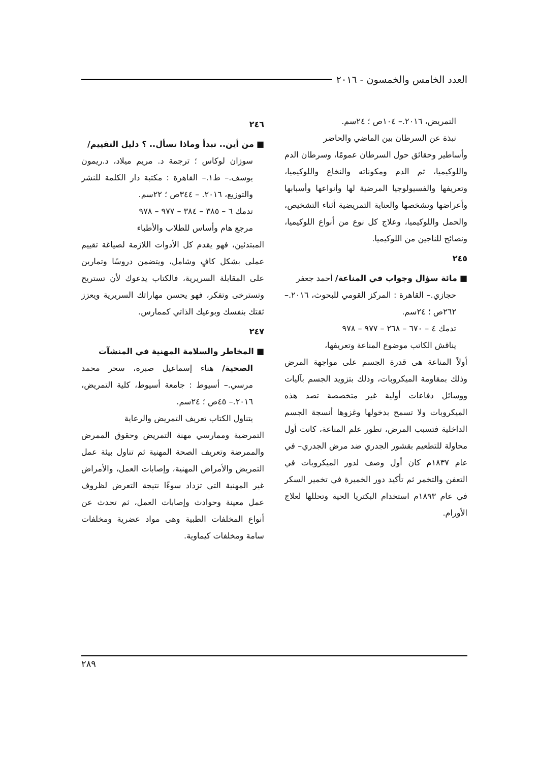العدد الخامس والخمسون - ٢٠١٦
التمريض، ٢٠١٦.– ١٠٤ص ؛ ٢٤سم.
نبذة عن السرطان بين الماضي والحاضر
وأساطير وحقائق حول السرطان عمومًا، وسرطان الدم واللوكيميا، ثم الدم ومكوناته والنخاع واللوكيميا، وتعريفها والفسيولوجيا المرضية لها وأنواعها وأسبابها وأعراضها وتشخصها والعناية التمريضية أثناء التشخيص، والحمل واللوكيميا، وعلاج كل نوع من أنواع اللوكيميا، ونصائح للناجين من اللوكيميا.
٢٤٥
■ مائة سؤال وجواب في المناعة/ أحمد جعفر
حجازي.– القاهرة : المركز القومي للبحوث، ٢٠١٦.– ٢٦٢ص ؛ ٢٤سم.
تدمك ٤ – ٦٧٠ – ٢٦٨ – ٩٧٧ – ٩٧٨
يناقش الكاتب موضوع المناعة وتعريفها،
أولاً المناعة هى قدرة الجسم على مواجهة المرض وذلك بمقاومة الميكروبات، وذلك بتزويد الجسم بآليات ووسائل دفاعات أولية غير متخصصة تصد هذه الميكروبات ولا تسمح بدخولها وغزوها أنسجة الجسم الداخلية فتسبب المرض، تطور علم المناعة، كانت أول محاولة للتطعيم بقشور الجدري ضد مرض الجدري– في عام ١٨٣٧م كان أول وصف لدور الميكروبات في التعفن والتخمر ثم تأكيد دور الخميرة في تخمير السكر في عام ١٨٩٣م استخدام البكتريا الحية وتحللها لعلاج الأورام.
٢٤٦
■ من أين.. تبدأ وماذا تسأل.. ؟ دليل التقييم/
سوزان لوكاس ؛ ترجمة د. مريم ميلاد، د.ريمون يوسف.– ط١.– القاهرة : مكتبة دار الكلمة للنشر والتوزيع، ٢٠١٦. – ٣٤٤ص ؛ ٢٢سم.
تدمك ٦ – ٣٨٥ – ٣٨٤ – ٩٧٧ – ٩٧٨
مرجع هام وأساس للطلاب والأطباء
المبتدئين، فهو يقدم كل الأدوات اللازمة لصياغة تقييم عملى بشكل كافٍ وشامل، ويتضمن دروسًا وتمارين على المقابلة السريرية، فالكتاب يدعوك لأن تستريح وتسترخى وتفكر، فهو يحسن مهاراتك السريرية ويعزز ثقتك بنفسك وبوعيك الذاتي كممارس.
٢٤٧
■ المخاطر والسلامة المهنية في المنشآت
الصحية/ هناء إسماعيل صبره، سحر محمد مرسي.– أسيوط : جامعة أسيوط، كلية التمريض، ٢٠١٦.– ٤٥ص ؛ ٢٤سم.
يتناول الكتاب تعريف التمريض والرعاية
التمرضية وممارسي مهنة التمريض وحقوق الممرض والممرضة وتعريف الصحة المهنية ثم تناول بيئة عمل التمريض والأمراض المهنية، وإصابات العمل، والأمراض غير المهنية التي تزداد سوءًا نتيجة التعرض لظروف عمل معينة وحوادث وإصابات العمل، ثم تحدث عن أنواع المخلفات الطبية وهى مواد عضرية ومخلفات سامة ومخلفات كيماوية.
٢٨٩